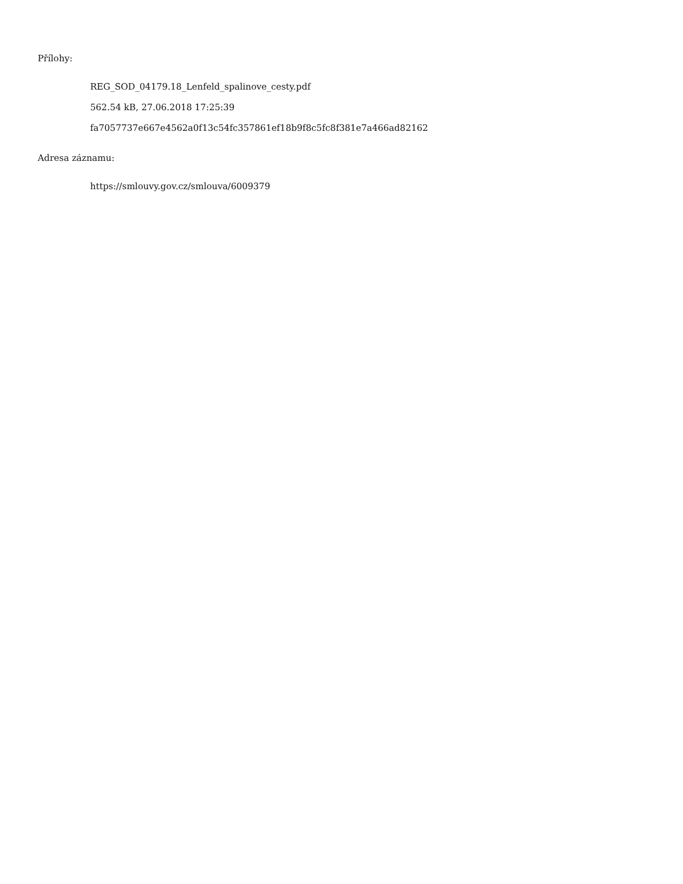Přílohy:
REG_SOD_04179.18_Lenfeld_spalinove_cesty.pdf
562.54 kB, 27.06.2018 17:25:39
fa7057737e667e4562a0f13c54fc357861ef18b9f8c5fc8f381e7a466ad82162
Adresa záznamu:
https://smlouvy.gov.cz/smlouva/6009379